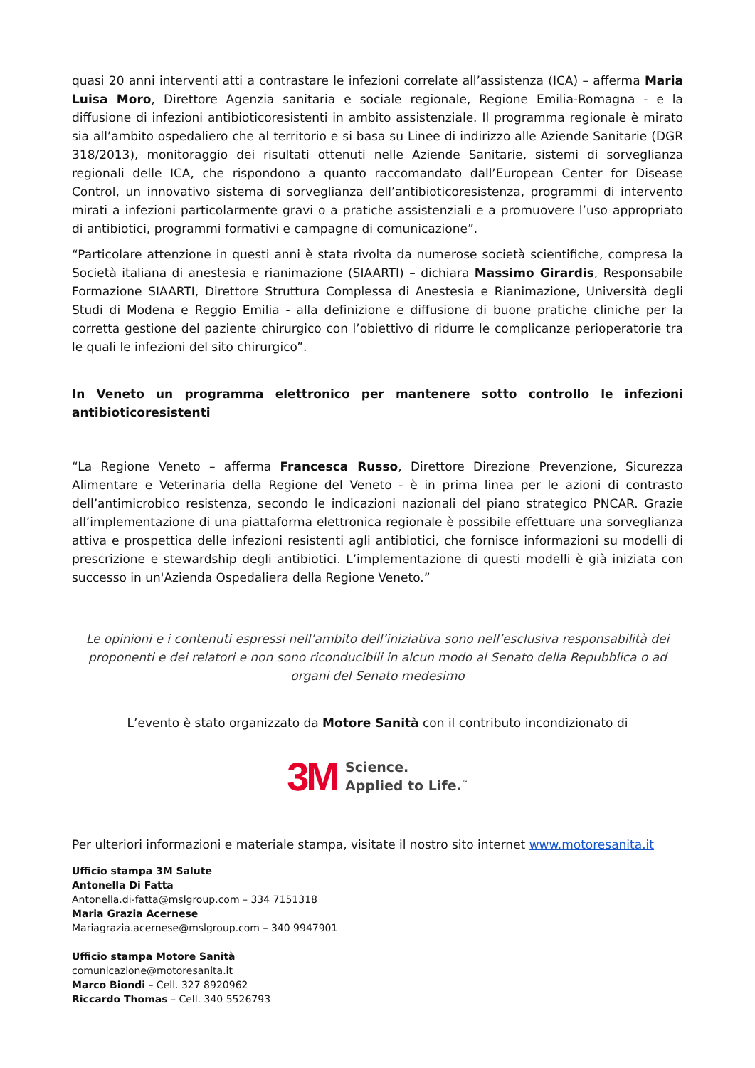quasi 20 anni interventi atti a contrastare le infezioni correlate all’assistenza (ICA) – afferma Maria Luisa Moro, Direttore Agenzia sanitaria e sociale regionale, Regione Emilia-Romagna - e la diffusione di infezioni antibioticoresistenti in ambito assistenziale. Il programma regionale è mirato sia all’ambito ospedaliero che al territorio e si basa su Linee di indirizzo alle Aziende Sanitarie (DGR 318/2013), monitoraggio dei risultati ottenuti nelle Aziende Sanitarie, sistemi di sorveglianza regionali delle ICA, che rispondono a quanto raccomandato dall’European Center for Disease Control, un innovativo sistema di sorveglianza dell’antibioticoresistenza, programmi di intervento mirati a infezioni particolarmente gravi o a pratiche assistenziali e a promuovere l’uso appropriato di antibiotici, programmi formativi e campagne di comunicazione”.
“Particolare attenzione in questi anni è stata rivolta da numerose società scientifiche, compresa la Società italiana di anestesia e rianimazione (SIAARTI) – dichiara Massimo Girardis, Responsabile Formazione SIAARTI, Direttore Struttura Complessa di Anestesia e Rianimazione, Università degli Studi di Modena e Reggio Emilia - alla definizione e diffusione di buone pratiche cliniche per la corretta gestione del paziente chirurgico con l’obiettivo di ridurre le complicanze perioperatorie tra le quali le infezioni del sito chirurgico”.
In Veneto un programma elettronico per mantenere sotto controllo le infezioni antibioticoresistenti
“La Regione Veneto – afferma Francesca Russo, Direttore Direzione Prevenzione, Sicurezza Alimentare e Veterinaria della Regione del Veneto - è in prima linea per le azioni di contrasto dell’antimicrobico resistenza, secondo le indicazioni nazionali del piano strategico PNCAR. Grazie all’implementazione di una piattaforma elettronica regionale è possibile effettuare una sorveglianza attiva e prospettica delle infezioni resistenti agli antibiotici, che fornisce informazioni su modelli di prescrizione e stewardship degli antibiotici. L’implementazione di questi modelli è già iniziata con successo in un'Azienda Ospedaliera della Regione Veneto.”
Le opinioni e i contenuti espressi nell’ambito dell’iniziativa sono nell’esclusiva responsabilità dei proponenti e dei relatori e non sono riconducibili in alcun modo al Senato della Repubblica o ad organi del Senato medesimo
L’evento è stato organizzato da Motore Sanità con il contributo incondizionato di
3M Science.
Applied to Life.<sup>™</sup>
Per ulteriori informazioni e materiale stampa, visitate il nostro sito internet www.motoresanita.it
Ufficio stampa 3M Salute
Antonella Di Fatta
Antonella.di-fatta@mslgroup.com – 334 7151318
Maria Grazia Acernese
Mariagrazia.acernese@mslgroup.com – 340 9947901
Ufficio stampa Motore Sanità
comunicazione@motoresanita.it
Marco Biondi – Cell. 327 8920962
Riccardo Thomas – Cell. 340 5526793